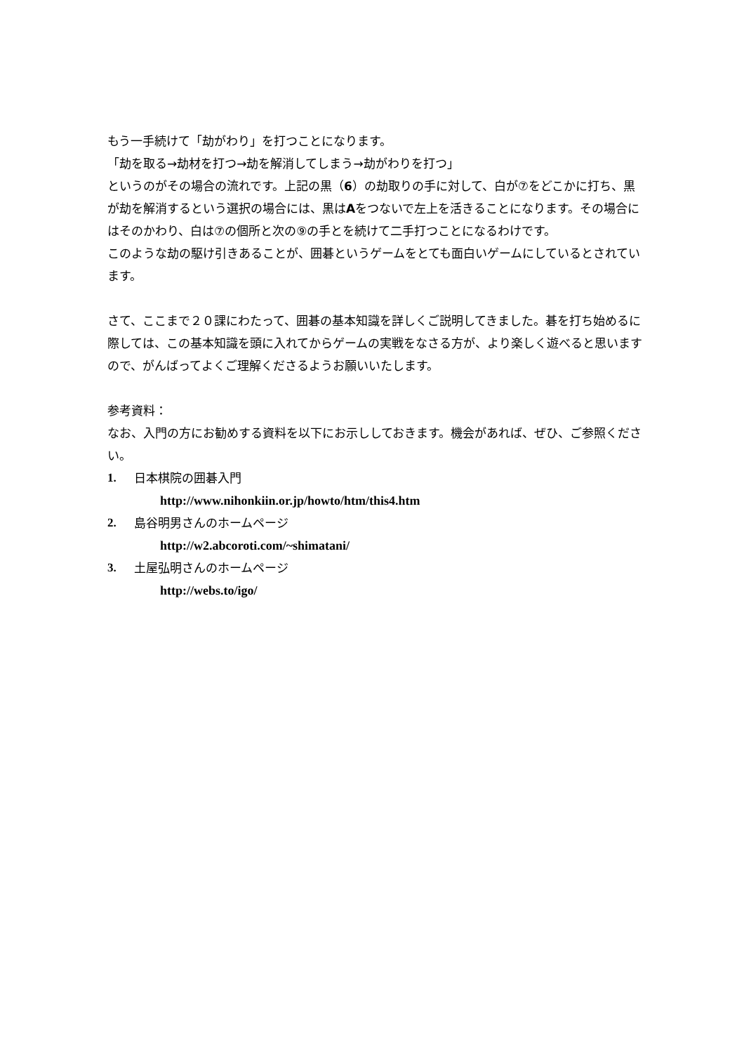もう一手続けて「劫がわり」を打つことになります。
「劫を取る→劫材を打つ→劫を解消してしまう→劫がわりを打つ」
というのがその場合の流れです。上記の黒（6）の劫取りの手に対して、白が⑦をどこかに打ち、黒が劫を解消するという選択の場合には、黒はAをつないで左上を活きることになります。その場合にはそのかわり、白は⑦の個所と次の⑨の手とを続けて二手打つことになるわけです。
このような劫の駆け引きあることが、囲碁というゲームをとても面白いゲームにしているとされています。
さて、ここまで２０課にわたって、囲碁の基本知識を詳しくご説明してきました。碁を打ち始めるに際しては、この基本知識を頭に入れてからゲームの実戦をなさる方が、より楽しく遊べると思いますので、がんばってよくご理解くださるようお願いいたします。
参考資料：
なお、入門の方にお勧めする資料を以下にお示ししておきます。機会があれば、ぜひ、ご参照ください。
1. 日本棋院の囲碁入門
http://www.nihonkiin.or.jp/howto/htm/this4.htm
2. 島谷明男さんのホームページ
http://w2.abcoroti.com/~shimatani/
3. 土屋弘明さんのホームページ
http://webs.to/igo/